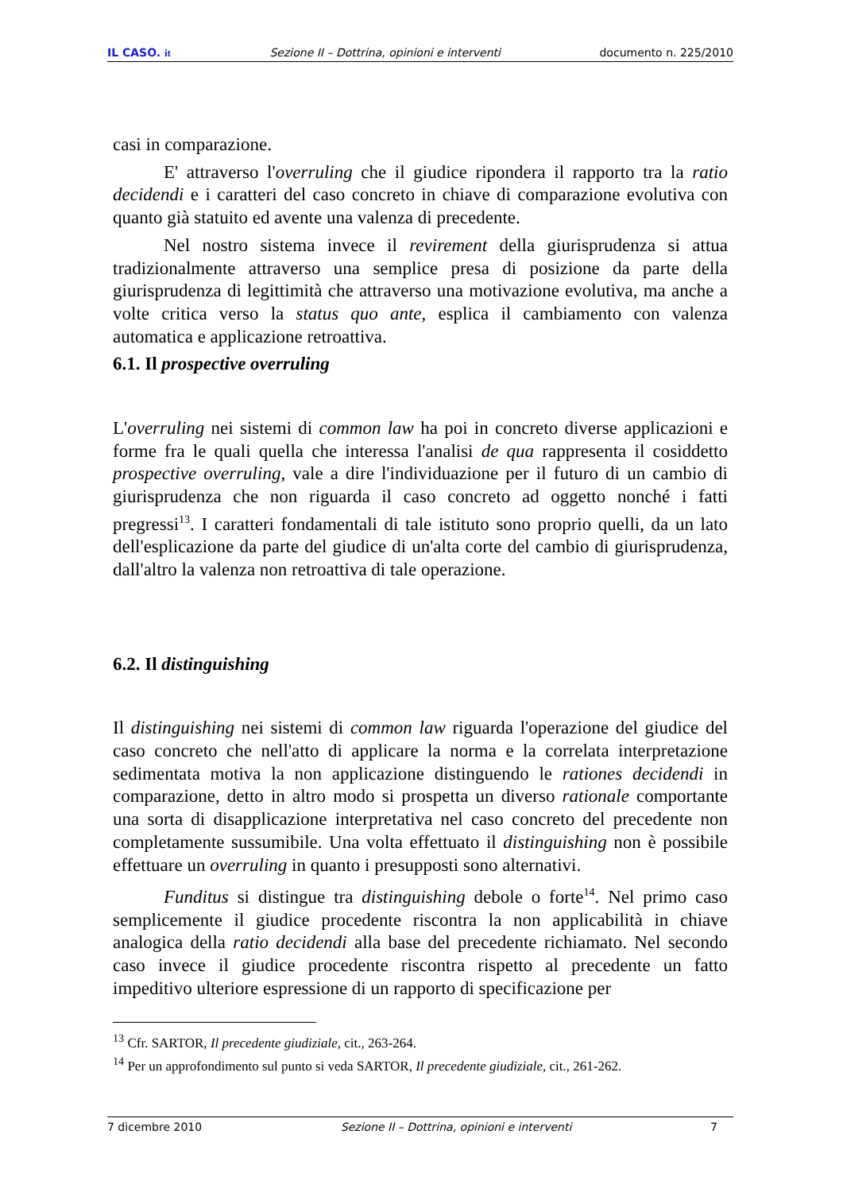IL CASO. it Sezione II – Dottrina, opinioni e interventi documento n. 225/2010
casi in comparazione.
E' attraverso l'overruling che il giudice riponderа il rapporto tra la ratio decidendi e i caratteri del caso concreto in chiave di comparazione evolutiva con quanto già statuito ed avente una valenza di precedente.
Nel nostro sistema invece il revirement della giurisprudenza si attua tradizionalmente attraverso una semplice presa di posizione da parte della giurisprudenza di legittimità che attraverso una motivazione evolutiva, ma anche a volte critica verso la status quo ante, esplica il cambiamento con valenza automatica e applicazione retroattiva.
6.1. Il prospective overruling
L'overruling nei sistemi di common law ha poi in concreto diverse applicazioni e forme fra le quali quella che interessa l'analisi de qua rappresenta il cosiddetto prospective overruling, vale a dire l'individuazione per il futuro di un cambio di giurisprudenza che non riguarda il caso concreto ad oggetto nonché i fatti pregressi<sup>13</sup>. I caratteri fondamentali di tale istituto sono proprio quelli, da un lato dell'esplicazione da parte del giudice di un'alta corte del cambio di giurisprudenza, dall'altro la valenza non retroattiva di tale operazione.
6.2. Il distinguishing
Il distinguishing nei sistemi di common law riguarda l'operazione del giudice del caso concreto che nell'atto di applicare la norma e la correlata interpretazione sedimentata motiva la non applicazione distinguendo le rationes decidendi in comparazione, detto in altro modo si prospetta un diverso rationale comportante una sorta di disapplicazione interpretativa nel caso concreto del precedente non completamente sussumibile. Una volta effettuato il distinguishing non è possibile effettuare un overruling in quanto i presupposti sono alternativi.
Funditus si distingue tra distinguishing debole o forte<sup>14</sup>. Nel primo caso semplicemente il giudice procedente riscontra la non applicabilità in chiave analogica della ratio decidendi alla base del precedente richiamato. Nel secondo caso invece il giudice procedente riscontra rispetto al precedente un fatto impeditivo ulteriore espressione di un rapporto di specificazione per
<sup>13</sup> Cfr. SARTOR, Il precedente giudiziale, cit., 263-264.
<sup>14</sup> Per un approfondimento sul punto si veda SARTOR, Il precedente giudiziale, cit., 261-262.
7 dicembre 2010 Sezione II – Dottrina, opinioni e interventi 7